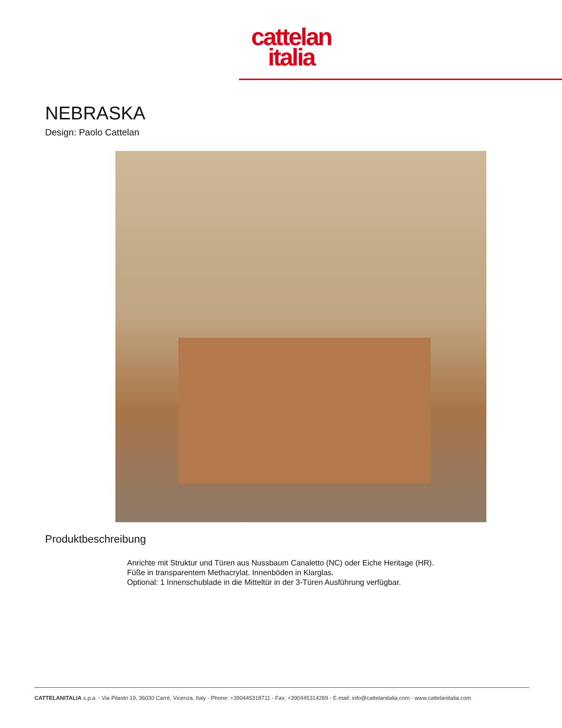cattelan
italia
NEBRASKA
Design: Paolo Cattelan
Produktbeschreibung
Anrichte mit Struktur und Türen aus Nussbaum Canaletto (NC) oder Eiche Heritage (HR). Füße in transparentem Methacrylat. Innenböden in Klarglas.
Optional: 1 Innenschublade in die Mitteltür in der 3-Türen Ausführung verfügbar.
CATTELANITALIA s.p.a. - Via Pilastri 19, 36030 Carrè, Vicenza, Italy - Phone: +390445318711 - Fax: +390445314289 - E-mail: info@cattelanitalia.com - www.cattelanitalia.com